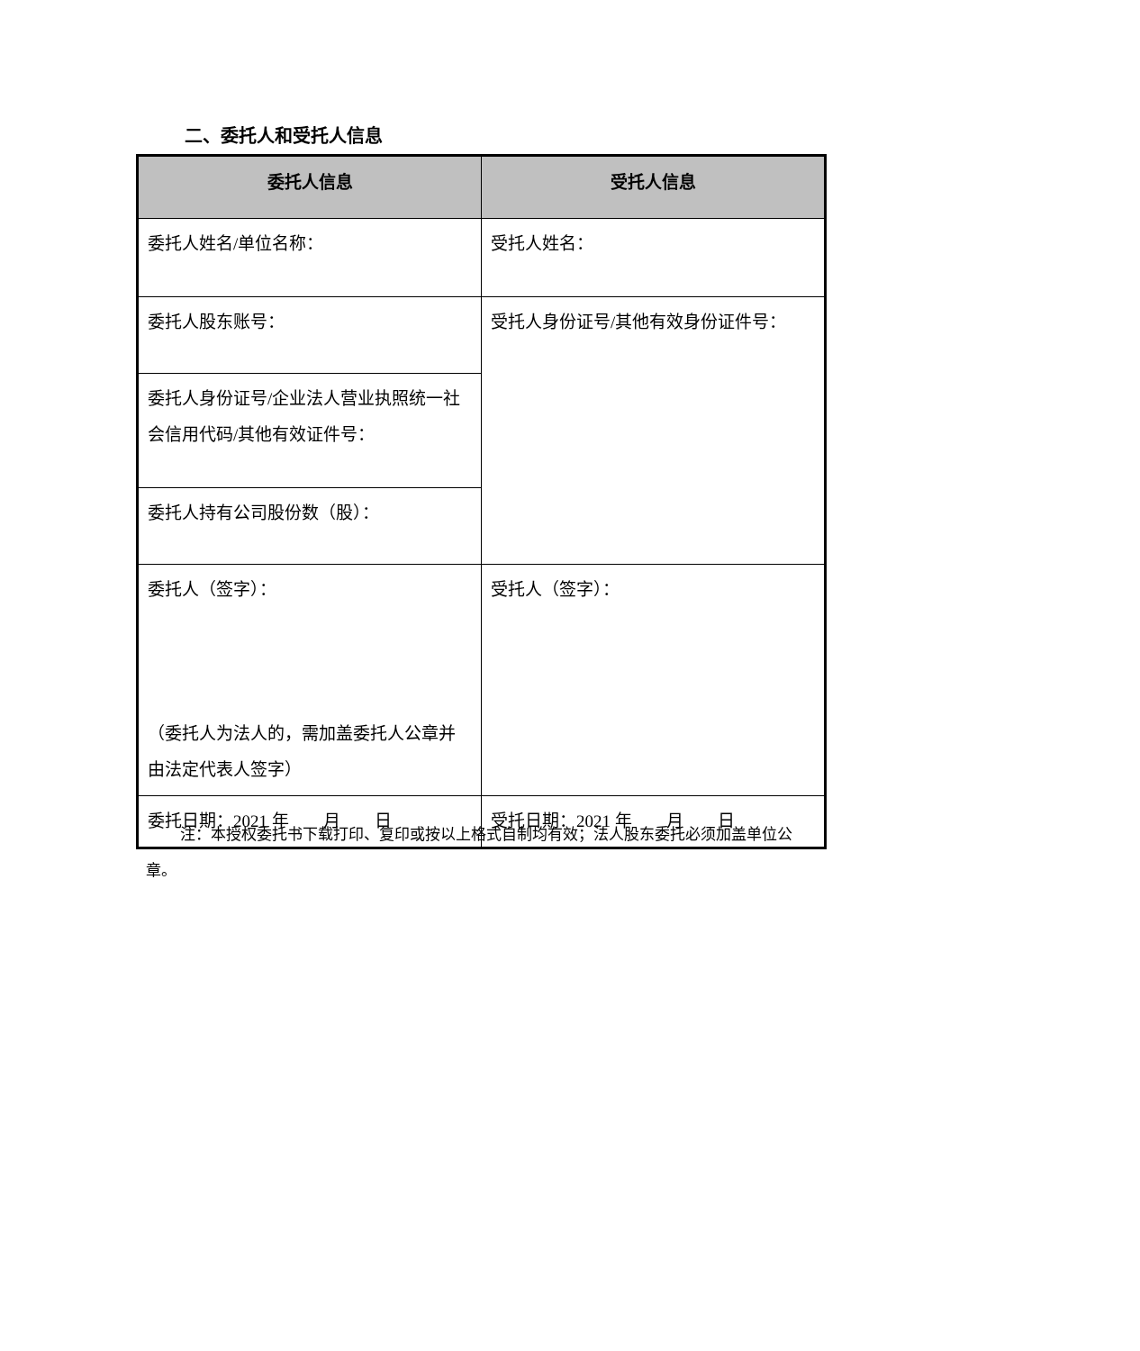二、委托人和受托人信息
| 委托人信息 | 受托人信息 |
| --- | --- |
| 委托人姓名/单位名称： | 受托人姓名： |
| 委托人股东账号： | 受托人身份证号/其他有效身份证件号： |
| 委托人身份证号/企业法人营业执照统一社会信用代码/其他有效证件号： | |
| 委托人持有公司股份数（股）： | |
| 委托人（签字）： （委托人为法人的，需加盖委托人公章并由法定代表人签字） | 受托人（签字）： |
| 委托日期：2021 年 月 日 | 受托日期：2021 年 月 日 |
注：本授权委托书下载打印、复印或按以上格式自制均有效；法人股东委托必须加盖单位公章。